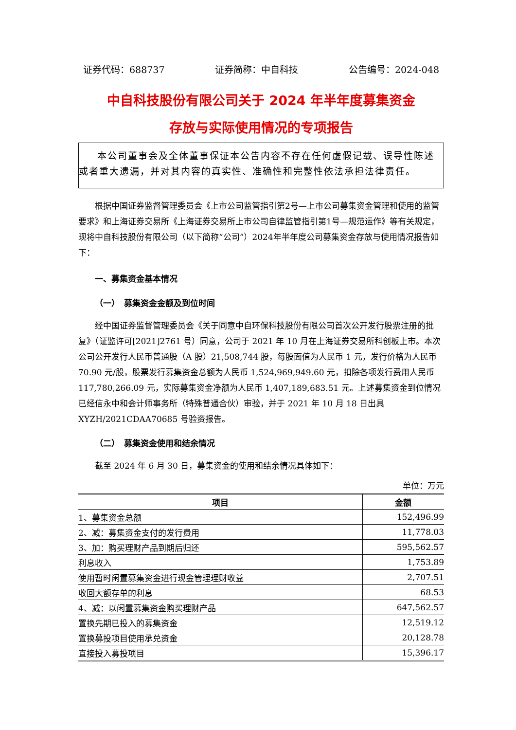证券代码：688737 证券简称：中自科技 公告编号：2024-048
中自科技股份有限公司关于 2024 年半年度募集资金
存放与实际使用情况的专项报告
本公司董事会及全体董事保证本公告内容不存在任何虚假记载、误导性陈述或者重大遗漏，并对其内容的真实性、准确性和完整性依法承担法律责任。
根据中国证券监督管理委员会《上市公司监管指引第2号—上市公司募集资金管理和使用的监管要求》和上海证券交易所《上海证券交易所上市公司自律监管指引第1号—规范运作》等有关规定，现将中自科技股份有限公司（以下简称“公司”）2024年半年度公司募集资金存放与使用情况报告如下：
一、募集资金基本情况
（一）　募集资金金额及到位时间
经中国证券监督管理委员会《关于同意中自环保科技股份有限公司首次公开发行股票注册的批复》（证监许可[2021]2761 号）同意，公司于 2021 年 10 月在上海证券交易所科创板上市。本次公司公开发行人民币普通股（A 股）21,508,744 股，每股面值为人民币 1 元，发行价格为人民币 70.90 元/股，股票发行募集资金总额为人民币 1,524,969,949.60 元，扣除各项发行费用人民币 117,780,266.09 元，实际募集资金净额为人民币 1,407,189,683.51 元。上述募集资金到位情况已经信永中和会计师事务所（特殊普通合伙）审验，并于 2021 年 10 月 18 日出具 XYZH/2021CDAA70685 号验资报告。
（二）　募集资金使用和结余情况
截至 2024 年 6 月 30 日，募集资金的使用和结余情况具体如下：
单位：万元
| 项目 | 金额 |
| --- | --- |
| 1、募集资金总额 | 152,496.99 |
| 2、减：募集资金支付的发行费用 | 11,778.03 |
| 3、加：购买理财产品到期后归还 | 595,562.57 |
| 利息收入 | 1,753.89 |
| 使用暂时闲置募集资金进行现金管理理财收益 | 2,707.51 |
| 收回大额存单的利息 | 68.53 |
| 4、减：以闲置募集资金购买理财产品 | 647,562.57 |
| 置换先期已投入的募集资金 | 12,519.12 |
| 置换募投项目使用承兑资金 | 20,128.78 |
| 直接投入募投项目 | 15,396.17 |